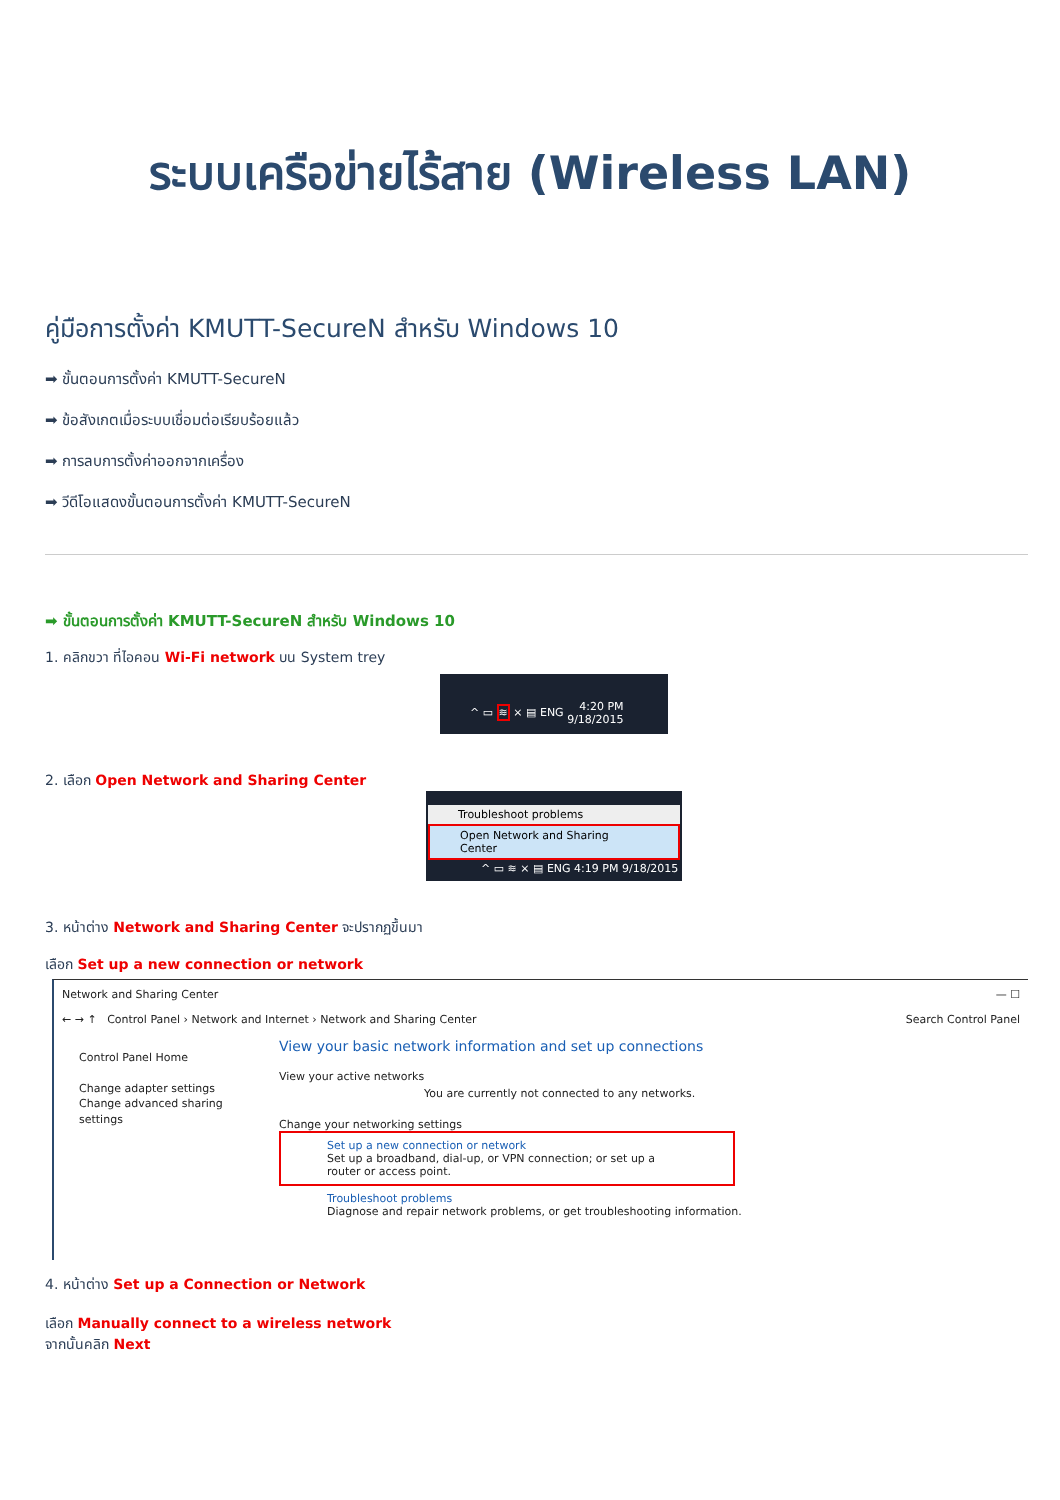ระบบเครือข่ายไร้สาย (Wireless LAN)
คู่มือการตั้งค่า KMUTT-SecureN สำหรับ Windows 10
➡ ขั้นตอนการตั้งค่า KMUTT-SecureN
➡ ข้อสังเกตเมื่อระบบเชื่อมต่อเรียบร้อยแล้ว
➡ การลบการตั้งค่าออกจากเครื่อง
➡ วีดีโอแสดงขั้นตอนการตั้งค่า KMUTT-SecureN
➡ ขั้นตอนการตั้งค่า KMUTT-SecureN สำหรับ Windows 10
1. คลิกขวา ที่ไอคอน Wi-Fi network บน System trey
^ ▭ ≋ × ▤ ENG 4:20 PM
9/18/2015
2. เลือก Open Network and Sharing Center
Troubleshoot problems
Open Network and Sharing Center
^ ▭ ≋ × ▤ ENG 4:19 PM 9/18/2015
3. หน้าต่าง Network and Sharing Center จะปรากฏขึ้นมา
เลือก Set up a new connection or network
Network and Sharing Center — ☐
← → ↑ Control Panel › Network and Internet › Network and Sharing Center Search Control Panel
Control Panel Home
Change adapter settings
Change advanced sharing settings
View your basic network information and set up connections
View your active networks
You are currently not connected to any networks.
Change your networking settings
Set up a new connection or network
Set up a broadband, dial-up, or VPN connection; or set up a router or access point.
Troubleshoot problems
Diagnose and repair network problems, or get troubleshooting information.
4. หน้าต่าง Set up a Connection or Network
เลือก Manually connect to a wireless network
จากนั้นคลิก Next